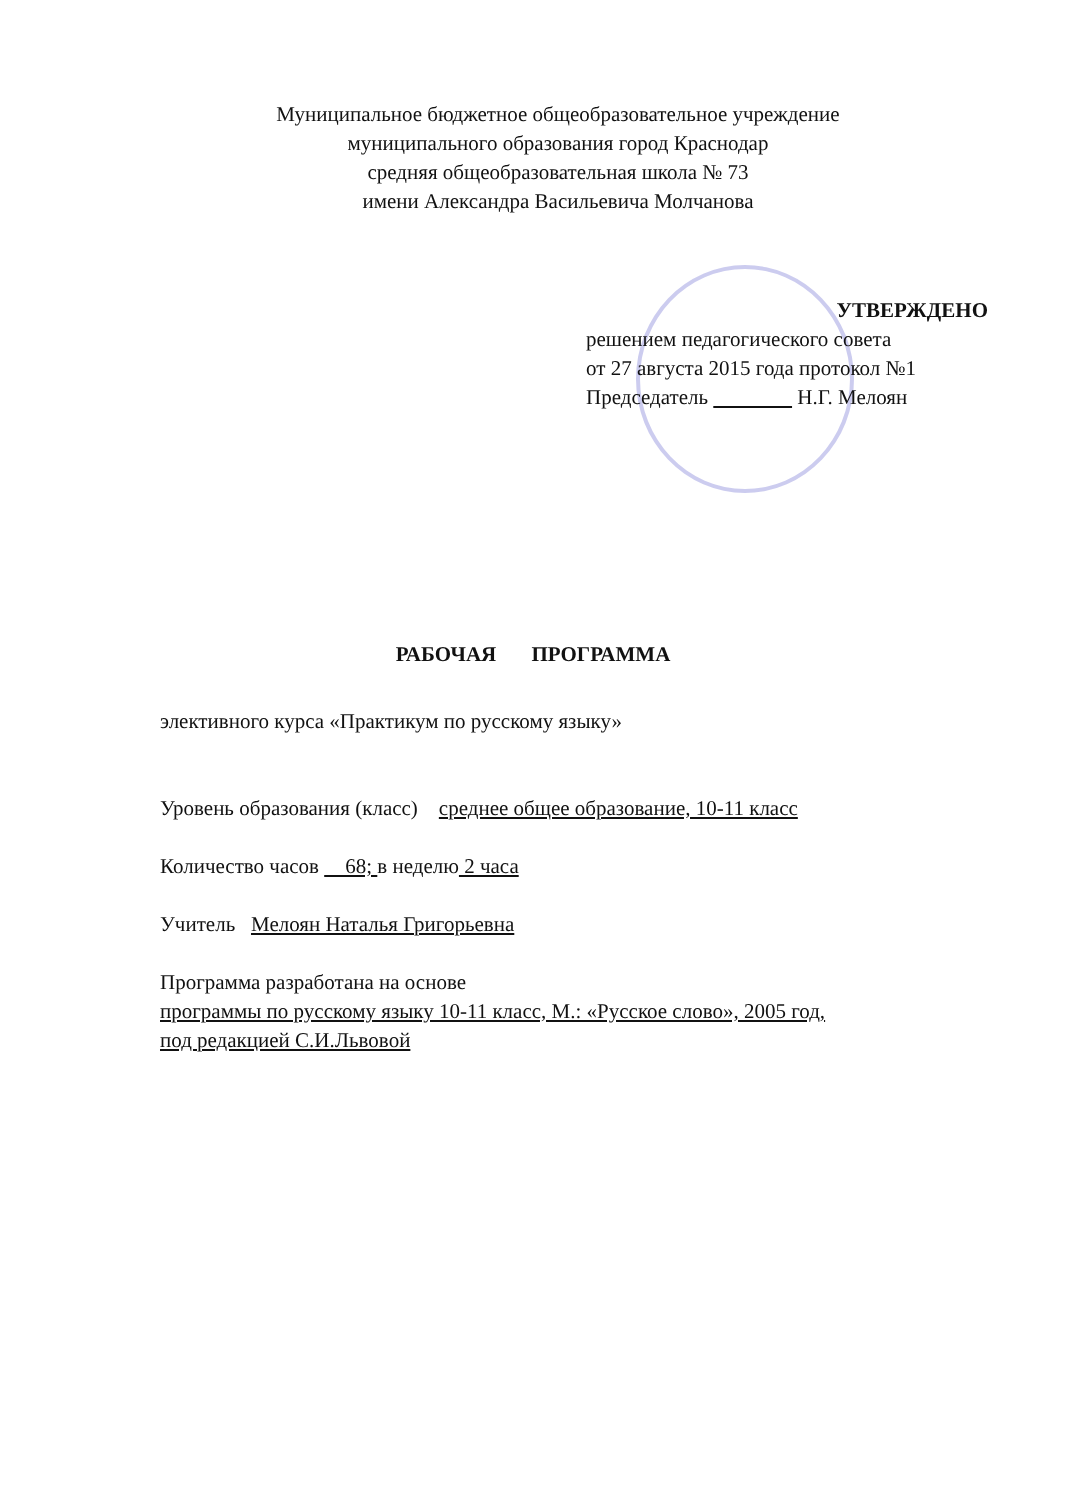Муниципальное бюджетное общеобразовательное учреждение
муниципального образования город Краснодар
средняя общеобразовательная школа № 73
имени Александра Васильевича Молчанова
УТВЕРЖДЕНО
решением педагогического совета
от 27 августа 2015 года протокол №1
Председатель Н.Г. Мелоян
РАБОЧАЯ ПРОГРАММА
элективного курса «Практикум по русскому языку»
Уровень образования (класс) среднее общее образование, 10-11 класс
Количество часов 68; в неделю 2 часа
Учитель Мелоян Наталья Григорьевна
Программа разработана на основе
программы по русскому языку 10-11 класс, М.: «Русское слово», 2005 год,
под редакцией С.И.Львовой